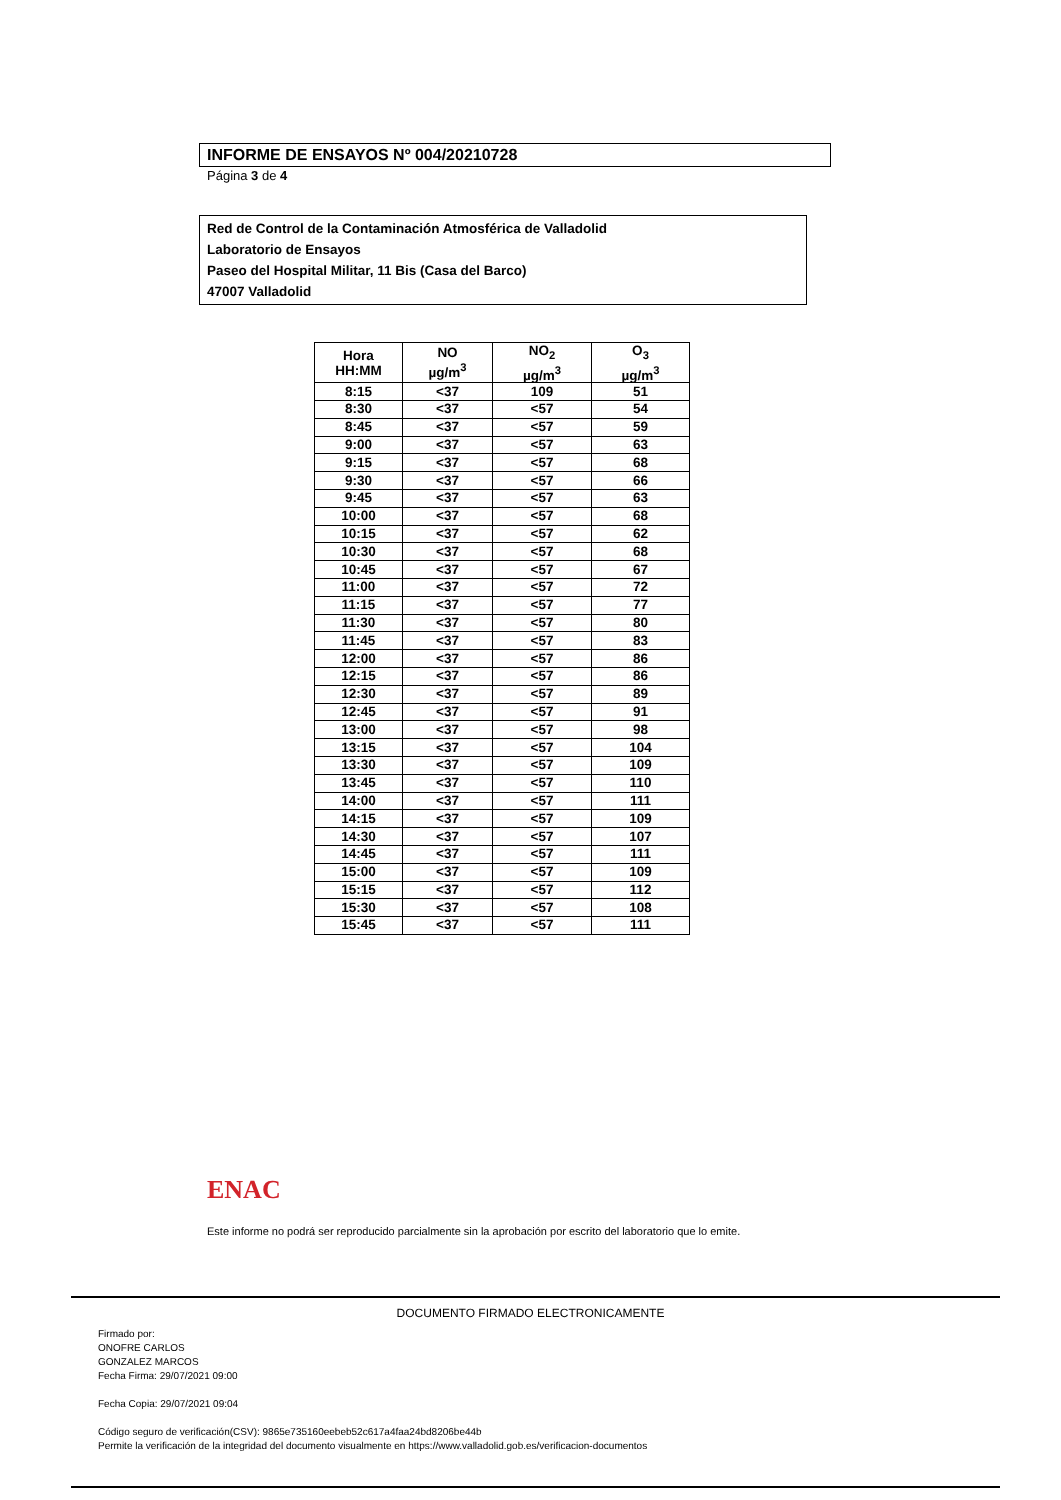INFORME DE ENSAYOS Nº 004/20210728
Página 3 de 4
Red de Control de la Contaminación Atmosférica de Valladolid
Laboratorio de Ensayos
Paseo del Hospital Militar, 11 Bis (Casa del Barco)
47007 Valladolid
| Hora HH:MM | NO µg/m<sup>3</sup> | NO<sub>2</sub> µg/m<sup>3</sup> | O<sub>3</sub> µg/m<sup>3</sup> |
| --- | --- | --- | --- |
| 8:15 | <37 | 109 | 51 |
| 8:30 | <37 | <57 | 54 |
| 8:45 | <37 | <57 | 59 |
| 9:00 | <37 | <57 | 63 |
| 9:15 | <37 | <57 | 68 |
| 9:30 | <37 | <57 | 66 |
| 9:45 | <37 | <57 | 63 |
| 10:00 | <37 | <57 | 68 |
| 10:15 | <37 | <57 | 62 |
| 10:30 | <37 | <57 | 68 |
| 10:45 | <37 | <57 | 67 |
| 11:00 | <37 | <57 | 72 |
| 11:15 | <37 | <57 | 77 |
| 11:30 | <37 | <57 | 80 |
| 11:45 | <37 | <57 | 83 |
| 12:00 | <37 | <57 | 86 |
| 12:15 | <37 | <57 | 86 |
| 12:30 | <37 | <57 | 89 |
| 12:45 | <37 | <57 | 91 |
| 13:00 | <37 | <57 | 98 |
| 13:15 | <37 | <57 | 104 |
| 13:30 | <37 | <57 | 109 |
| 13:45 | <37 | <57 | 110 |
| 14:00 | <37 | <57 | 111 |
| 14:15 | <37 | <57 | 109 |
| 14:30 | <37 | <57 | 107 |
| 14:45 | <37 | <57 | 111 |
| 15:00 | <37 | <57 | 109 |
| 15:15 | <37 | <57 | 112 |
| 15:30 | <37 | <57 | 108 |
| 15:45 | <37 | <57 | 111 |
ENAC
Este informe no podrá ser reproducido parcialmente sin la aprobación por escrito del laboratorio que lo emite.
DOCUMENTO FIRMADO ELECTRONICAMENTE
Firmado por:
ONOFRE CARLOS
GONZALEZ MARCOS
Fecha Firma: 29/07/2021 09:00
Fecha Copia: 29/07/2021 09:04
Código seguro de verificación(CSV): 9865e735160eebeb52c617a4faa24bd8206be44b
Permite la verificación de la integridad del documento visualmente en https://www.valladolid.gob.es/verificacion-documentos